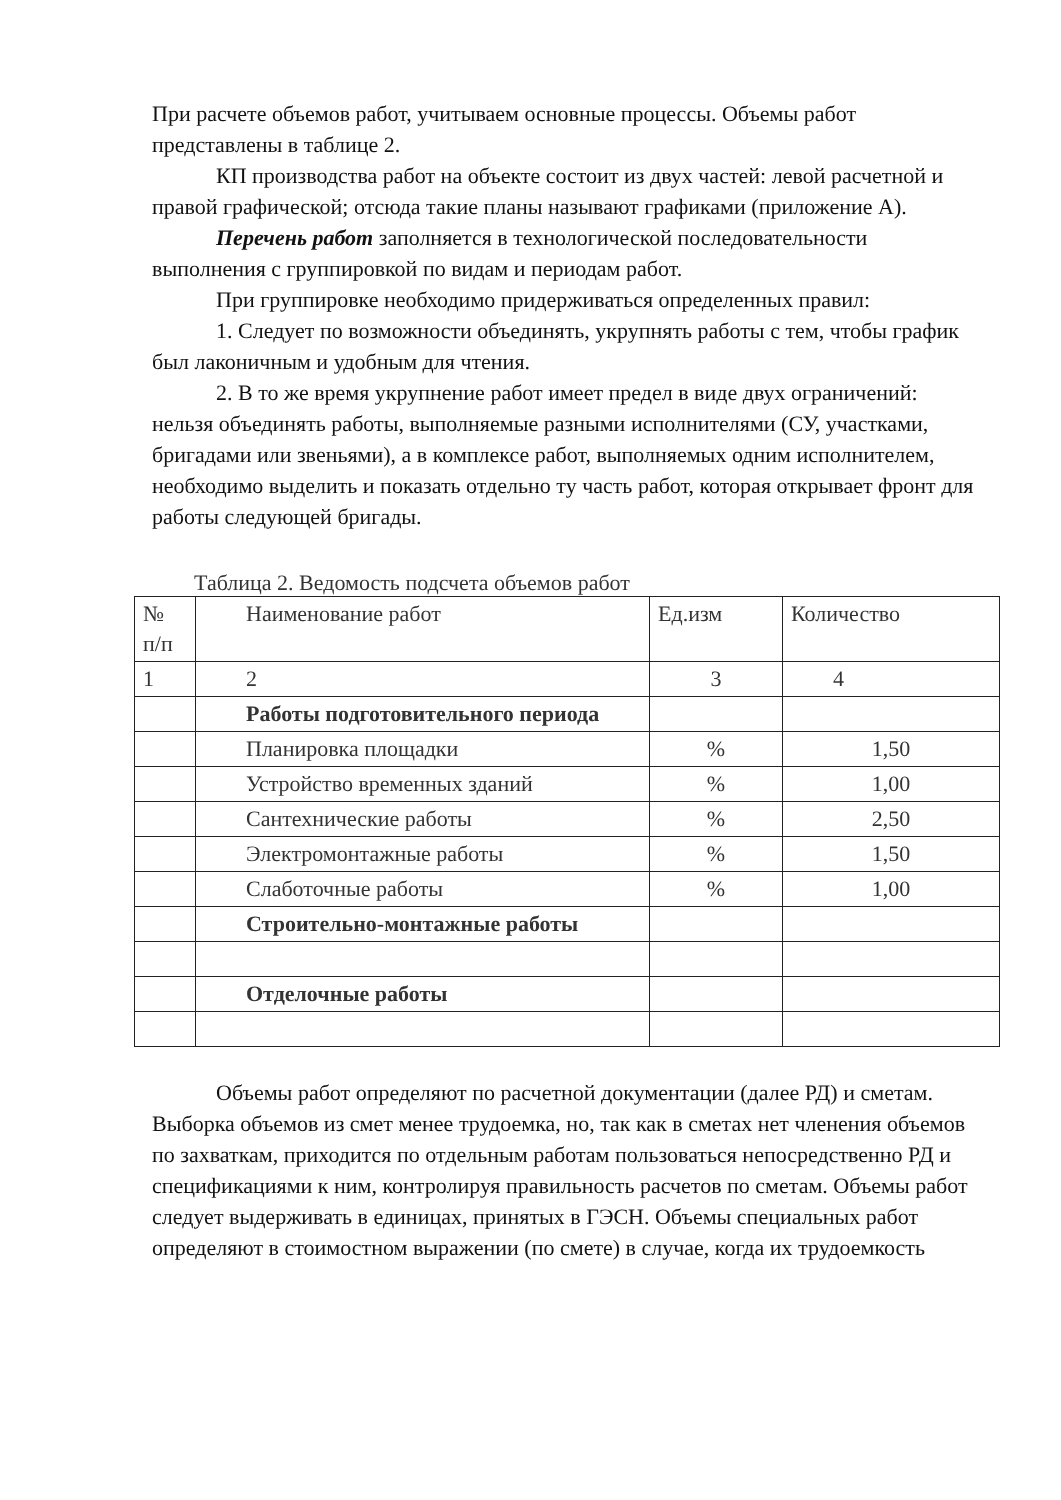При расчете объемов работ, учитываем основные процессы. Объемы работ представлены в таблице 2.
КП производства работ на объекте состоит из двух частей: левой расчетной и правой графической; отсюда такие планы называют графиками (приложение А).
Перечень работ заполняется в технологической последовательности выполнения с группировкой по видам и периодам работ.
При группировке необходимо придерживаться определенных правил:
1. Следует по возможности объединять, укрупнять работы с тем, чтобы график был лаконичным и удобным для чтения.
2. В то же время укрупнение работ имеет предел в виде двух ограничений: нельзя объединять работы, выполняемые разными исполнителями (СУ, участками, бригадами или звеньями), а в комплексе работ, выполняемых одним исполнителем, необходимо выделить и показать отдельно ту часть работ, которая открывает фронт для работы следующей бригады.
Таблица 2. Ведомость подсчета объемов работ
| № п/п | Наименование работ | Ед.изм | Количество |
| 1 | 2 | 3 | 4 |
| | Работы подготовительного периода | | |
| | Планировка площадки | % | 1,50 |
| | Устройство временных зданий | % | 1,00 |
| | Сантехнические работы | % | 2,50 |
| | Электромонтажные работы | % | 1,50 |
| | Слаботочные работы | % | 1,00 |
| | Строительно-монтажные работы | | |
| | Отделочные работы | | |
Объемы работ определяют по расчетной документации (далее РД) и сметам. Выборка объемов из смет менее трудоемка, но, так как в сметах нет членения объемов по захваткам, приходится по отдельным работам пользоваться непосредственно РД и спецификациями к ним, контролируя правильность расчетов по сметам. Объемы работ следует выдерживать в единицах, принятых в ГЭСН. Объемы специальных работ определяют в стоимостном выражении (по смете) в случае, когда их трудоемкость